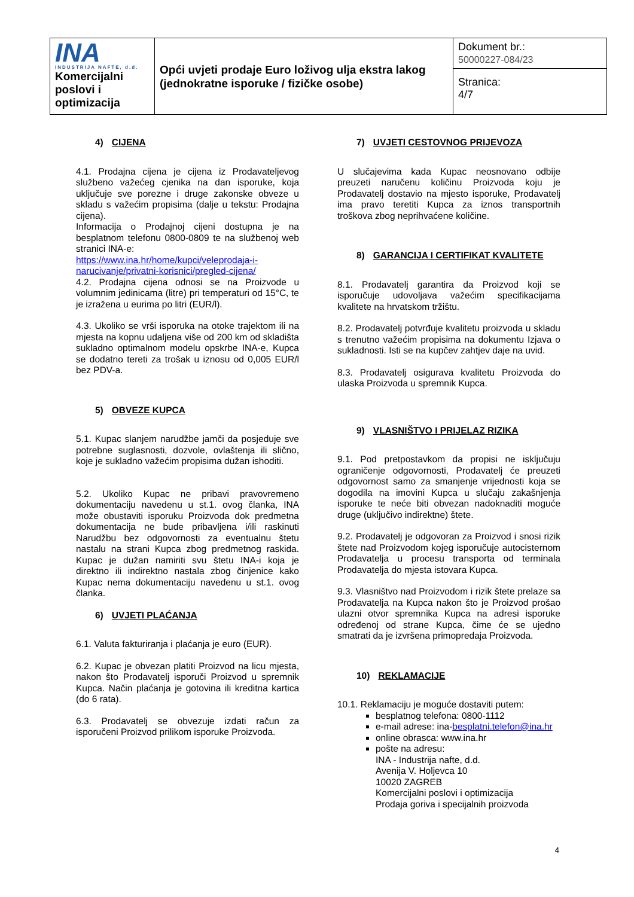| INA INDUSTRIJA NAFTE, d.d. Komercijalni poslovi i optimizacija | Opći uvjeti prodaje Euro loživog ulja ekstra lakog (jednokratne isporuke / fizičke osobe) | Dokument br.: 50000227-084/23 |
| | | Stranica: 4/7 |
4) CIJENA
4.1. Prodajna cijena je cijena iz Prodavateljevog službeno važećeg cjenika na dan isporuke, koja uključuje sve porezne i druge zakonske obveze u skladu s važećim propisima (dalje u tekstu: Prodajna cijena).
Informacija o Prodajnoj cijeni dostupna je na besplatnom telefonu 0800-0809 te na službenoj web stranici INA-e:
https://www.ina.hr/home/kupci/veleprodaja-i-narucivanje/privatni-korisnici/pregled-cijena/
4.2. Prodajna cijena odnosi se na Proizvode u volumnim jedinicama (litre) pri temperaturi od 15°C, te je izražena u eurima po litri (EUR/l).
4.3. Ukoliko se vrši isporuka na otoke trajektom ili na mjesta na kopnu udaljena više od 200 km od skladišta sukladno optimalnom modelu opskrbe INA-e, Kupca se dodatno tereti za trošak u iznosu od 0,005 EUR/l bez PDV-a.
5) OBVEZE KUPCA
5.1. Kupac slanjem narudžbe jamči da posjeduje sve potrebne suglasnosti, dozvole, ovlaštenja ili slično, koje je sukladno važećim propisima dužan ishoditi.
5.2. Ukoliko Kupac ne pribavi pravovremeno dokumentaciju navedenu u st.1. ovog članka, INA može obustaviti isporuku Proizvoda dok predmetna dokumentacija ne bude pribavljena i/ili raskinuti Narudžbu bez odgovornosti za eventualnu štetu nastalu na strani Kupca zbog predmetnog raskida. Kupac je dužan namiriti svu štetu INA-i koja je direktno ili indirektno nastala zbog činjenice kako Kupac nema dokumentaciju navedenu u st.1. ovog članka.
6) UVJETI PLAĆANJA
6.1. Valuta fakturiranja i plaćanja je euro (EUR).
6.2. Kupac je obvezan platiti Proizvod na licu mjesta, nakon što Prodavatelj isporuči Proizvod u spremnik Kupca. Način plaćanja je gotovina ili kreditna kartica (do 6 rata).
6.3. Prodavatelj se obvezuje izdati račun za isporučeni Proizvod prilikom isporuke Proizvoda.
7) UVJETI CESTOVNOG PRIJEVOZA
U slučajevima kada Kupac neosnovano odbije preuzeti naručenu količinu Proizvoda koju je Prodavatelj dostavio na mjesto isporuke, Prodavatelj ima pravo teretiti Kupca za iznos transportnih troškova zbog neprihvaćene količine.
8) GARANCIJA I CERTIFIKAT KVALITETE
8.1. Prodavatelj garantira da Proizvod koji se isporučuje udovoljava važećim specifikacijama kvalitete na hrvatskom tržištu.
8.2. Prodavatelj potvrđuje kvalitetu proizvoda u skladu s trenutno važećim propisima na dokumentu Izjava o sukladnosti. Isti se na kupčev zahtjev daje na uvid.
8.3. Prodavatelj osigurava kvalitetu Proizvoda do ulaska Proizvoda u spremnik Kupca.
9) VLASNIŠTVO I PRIJELAZ RIZIKA
9.1. Pod pretpostavkom da propisi ne isključuju ograničenje odgovornosti, Prodavatelj će preuzeti odgovornost samo za smanjenje vrijednosti koja se dogodila na imovini Kupca u slučaju zakašnjenja isporuke te neće biti obvezan nadoknaditi moguće druge (uključivo indirektne) štete.
9.2. Prodavatelj je odgovoran za Proizvod i snosi rizik štete nad Proizvodom kojeg isporučuje autocisternom Prodavatelja u procesu transporta od terminala Prodavatelja do mjesta istovara Kupca.
9.3. Vlasništvo nad Proizvodom i rizik štete prelaze sa Prodavatelja na Kupca nakon što je Proizvod prošao ulazni otvor spremnika Kupca na adresi isporuke određenoj od strane Kupca, čime će se ujedno smatrati da je izvršena primopredaja Proizvoda.
10) REKLAMACIJE
10.1. Reklamaciju je moguće dostaviti putem:
besplatnog telefona: 0800-1112
e-mail adrese: ina-besplatni.telefon@ina.hr
online obrasca: www.ina.hr
pošte na adresu:
INA - Industrija nafte, d.d.
Avenija V. Holjevca 10
10020 ZAGREB
Komercijalni poslovi i optimizacija
Prodaja goriva i specijalnih proizvoda
4